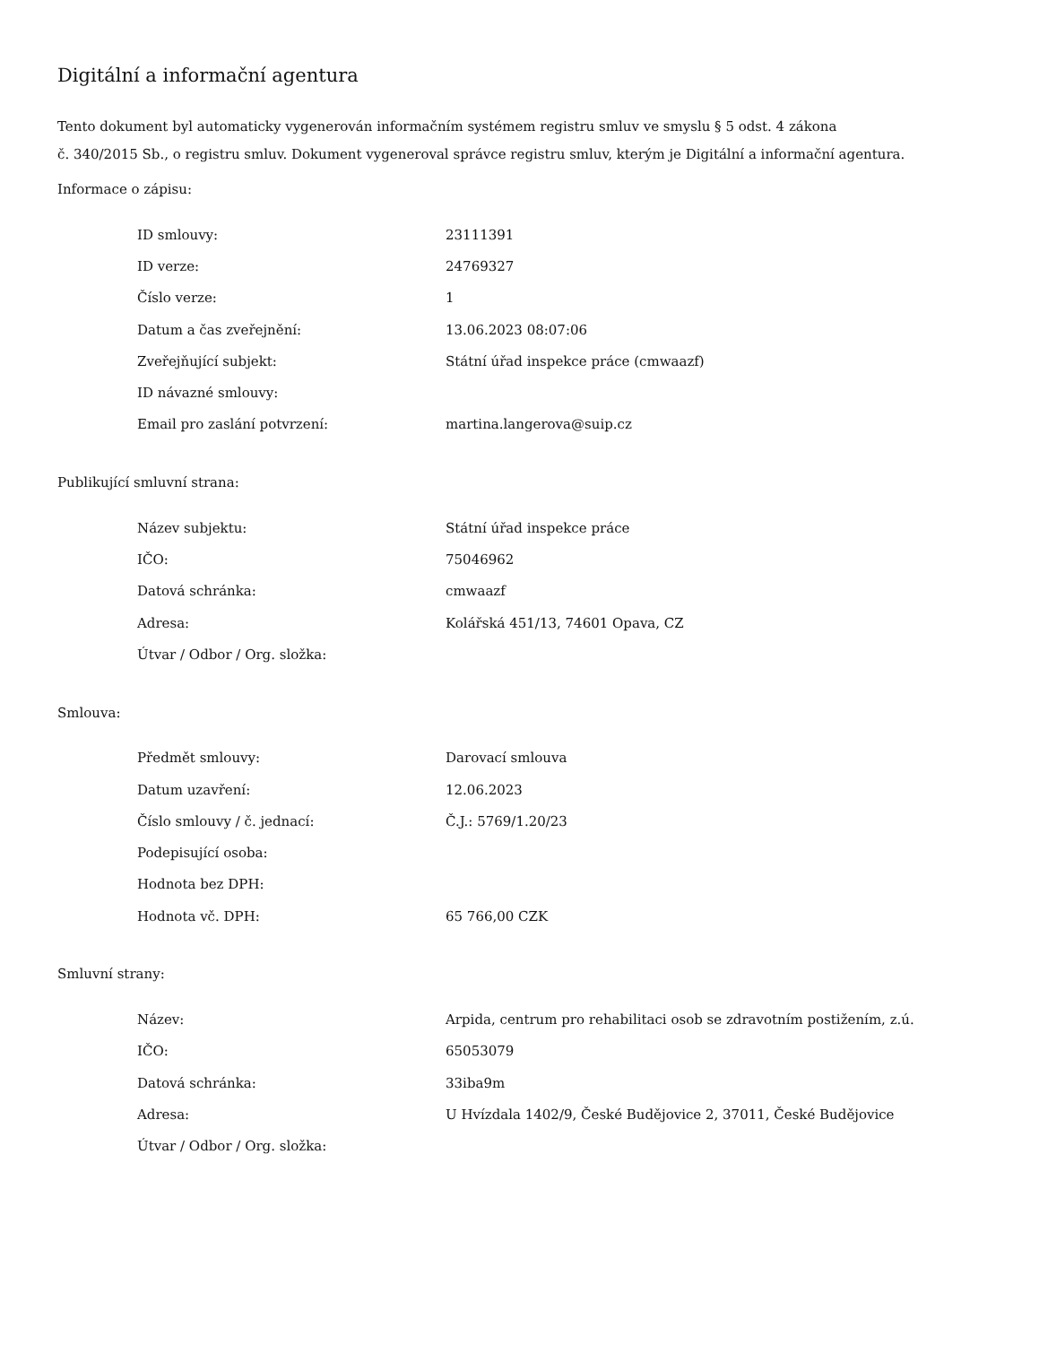Digitální a informační agentura
Tento dokument byl automaticky vygenerován informačním systémem registru smluv ve smyslu § 5 odst. 4 zákona
č. 340/2015 Sb., o registru smluv. Dokument vygeneroval správce registru smluv, kterým je Digitální a informační agentura.
Informace o zápisu:
| ID smlouvy: | 23111391 |
| ID verze: | 24769327 |
| Číslo verze: | 1 |
| Datum a čas zveřejnění: | 13.06.2023 08:07:06 |
| Zveřejňující subjekt: | Státní úřad inspekce práce (cmwaazf) |
| ID návazné smlouvy: | |
| Email pro zaslání potvrzení: | martina.langerova@suip.cz |
Publikující smluvní strana:
| Název subjektu: | Státní úřad inspekce práce |
| IČO: | 75046962 |
| Datová schránka: | cmwaazf |
| Adresa: | Kolářská 451/13, 74601 Opava, CZ |
| Útvar / Odbor / Org. složka: | |
Smlouva:
| Předmět smlouvy: | Darovací smlouva |
| Datum uzavření: | 12.06.2023 |
| Číslo smlouvy / č. jednací: | Č.J.: 5769/1.20/23 |
| Podepisující osoba: | |
| Hodnota bez DPH: | |
| Hodnota vč. DPH: | 65 766,00 CZK |
Smluvní strany:
| Název: | Arpida, centrum pro rehabilitaci osob se zdravotním postižením, z.ú. |
| IČO: | 65053079 |
| Datová schránka: | 33iba9m |
| Adresa: | U Hvízdala 1402/9, České Budějovice 2, 37011, České Budějovice |
| Útvar / Odbor / Org. složka: | |